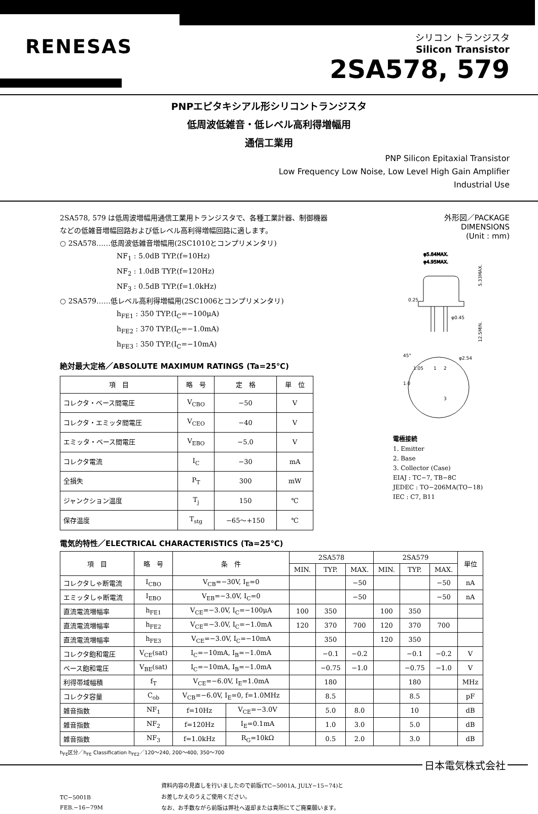RENESAS
シリコン トランジスタ
Silicon Transistor
2SA578, 579
PNPエピタキシアル形シリコントランジスタ
低周波低雑音・低レベル高利得増幅用
通信工業用
PNP Silicon Epitaxial Transistor
Low Frequency Low Noise, Low Level High Gain Amplifier
Industrial Use
2SA578, 579 は低周波増幅用通信工業用トランジスタで、各種工業計器、制御機器などの低雑音増幅回路および低レベル高利得増幅回路に適します。
○ 2SA578……低周波低雑音増幅用(2SC1010とコンプリメンタリ)
NF<sub>1</sub> : 5.0dB TYP.(f=10Hz)
NF<sub>2</sub> : 1.0dB TYP.(f=120Hz)
NF<sub>3</sub> : 0.5dB TYP.(f=1.0kHz)
○ 2SA579……低レベル高利得増幅用(2SC1006とコンプリメンタリ)
h<sub>FE1</sub> : 350 TYP.(I<sub>C</sub>=−100μA)
h<sub>FE2</sub> : 370 TYP.(I<sub>C</sub>=−1.0mA)
h<sub>FE3</sub> : 350 TYP.(I<sub>C</sub>=−10mA)
絶対最大定格／ABSOLUTE MAXIMUM RATINGS (Ta=25℃)
| 項 目 | 略 号 | 定 格 | 単 位 |
| --- | --- | --- | --- |
| コレクタ・ベース間電圧 | V<sub>CBO</sub> | −50 | V |
| コレクタ・エミッタ間電圧 | V<sub>CEO</sub> | −40 | V |
| エミッタ・ベース間電圧 | V<sub>EBO</sub> | −5.0 | V |
| コレクタ電流 | I<sub>C</sub> | −30 | mA |
| 全損失 | P<sub>T</sub> | 300 | mW |
| ジャンクション温度 | T<sub>j</sub> | 150 | ℃ |
| 保存温度 | T<sub>stg</sub> | −65～+150 | ℃ |
外形図／PACKAGE DIMENSIONS
(Unit : mm)
φ5.84MAX.
φ4.95MAX.
5.33MAX.
12.5MIN.
0.25
φ0.45
45°
φ2.54
1.05
1.0
1
2
3
電極接続
1. Emitter
2. Base
3. Collector (Case)
EIAJ : TC−7, TB−8C
JEDEC : TO−206MA(TO−18)
IEC : C7, B11
電気的特性／ELECTRICAL CHARACTERISTICS (Ta=25℃)
| 項 目 | 略 号 | 条 件 | | 2SA578 | | | 2SA579 | | | 単位 |
| --- | --- | --- | --- | --- | --- | --- | --- | --- | --- | --- |
| | | | | MIN. | TYP. | MAX. | MIN. | TYP. | MAX. | |
| コレクタしゃ断電流 | I<sub>CBO</sub> | V<sub>CB</sub>=−30V, I<sub>E</sub>=0 | | | | −50 | | | −50 | nA |
| エミッタしゃ断電流 | I<sub>EBO</sub> | V<sub>EB</sub>=−3.0V, I<sub>C</sub>=0 | | | | −50 | | | −50 | nA |
| 直流電流増幅率 | h<sub>FE1</sub> | V<sub>CE</sub>=−3.0V, I<sub>C</sub>=−100μA | | 100 | 350 | | 100 | 350 | | |
| 直流電流増幅率 | h<sub>FE2</sub> | V<sub>CE</sub>=−3.0V, I<sub>C</sub>=−1.0mA | | 120 | 370 | 700 | 120 | 370 | 700 | |
| 直流電流増幅率 | h<sub>FE3</sub> | V<sub>CE</sub>=−3.0V, I<sub>C</sub>=−10mA | | | 350 | | 120 | 350 | | |
| コレクタ飽和電圧 | V<sub>CE</sub>(sat) | I<sub>C</sub>=−10mA, I<sub>B</sub>=−1.0mA | | | −0.1 | −0.2 | | −0.1 | −0.2 | V |
| ベース飽和電圧 | V<sub>BE</sub>(sat) | I<sub>C</sub>=−10mA, I<sub>B</sub>=−1.0mA | | | −0.75 | −1.0 | | −0.75 | −1.0 | V |
| 利得帯域幅積 | f<sub>T</sub> | V<sub>CE</sub>=−6.0V, I<sub>E</sub>=1.0mA | | | 180 | | | 180 | | MHz |
| コレクタ容量 | C<sub>ob</sub> | V<sub>CB</sub>=−6.0V, I<sub>E</sub>=0, f=1.0MHz | | | 8.5 | | | 8.5 | | pF |
| 雑音指数 | NF<sub>1</sub> | f=10Hz | V<sub>CE</sub>=−3.0V | | 5.0 | 8.0 | | 10 | | dB |
| 雑音指数 | NF<sub>2</sub> | f=120Hz | I<sub>E</sub>=0.1mA | | 1.0 | 3.0 | | 5.0 | | dB |
| 雑音指数 | NF<sub>3</sub> | f=1.0kHz | R<sub>G</sub>=10kΩ | | 0.5 | 2.0 | | 3.0 | | dB |
h<sub>FE</sub>区分／h<sub>FE</sub> Classification h<sub>FE2</sub>／120～240, 200～400, 350～700
日本電気株式会社
TC−5001B
FEB.−16−79M
資料内容の見直しを行いましたので前版(TC−5001A, JULY−15−74)と
お差しかえのうえご使用ください。
なお、お手数ながら前版は弊社へ返却または貴所にてご廃棄願います。